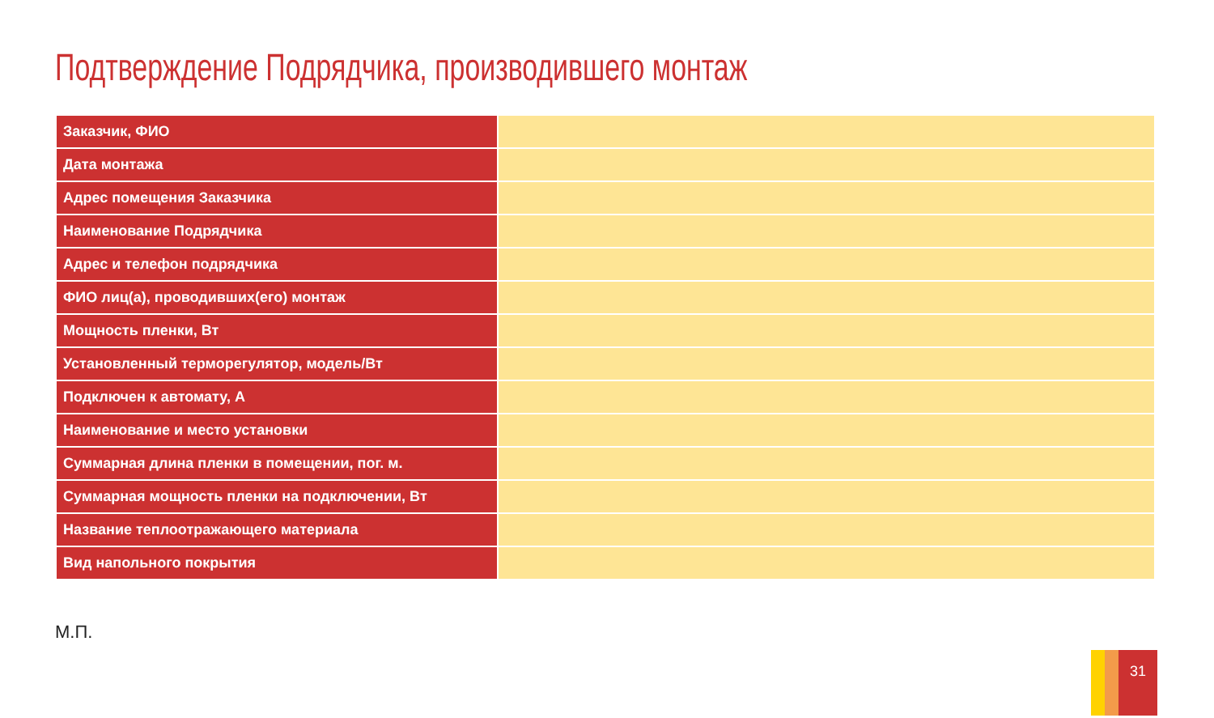Подтверждение Подрядчика, производившего монтаж
| Заказчик, ФИО | |
| Дата монтажа | |
| Адрес помещения Заказчика | |
| Наименование Подрядчика | |
| Адрес и телефон подрядчика | |
| ФИО лиц(а), проводивших(его) монтаж | |
| Мощность пленки, Вт | |
| Установленный терморегулятор, модель/Вт | |
| Подключен к автомату, А | |
| Наименование и место установки | |
| Суммарная длина пленки в помещении, пог. м. | |
| Суммарная мощность пленки на подключении, Вт | |
| Название теплоотражающего материала | |
| Вид напольного покрытия | |
М.П.
31